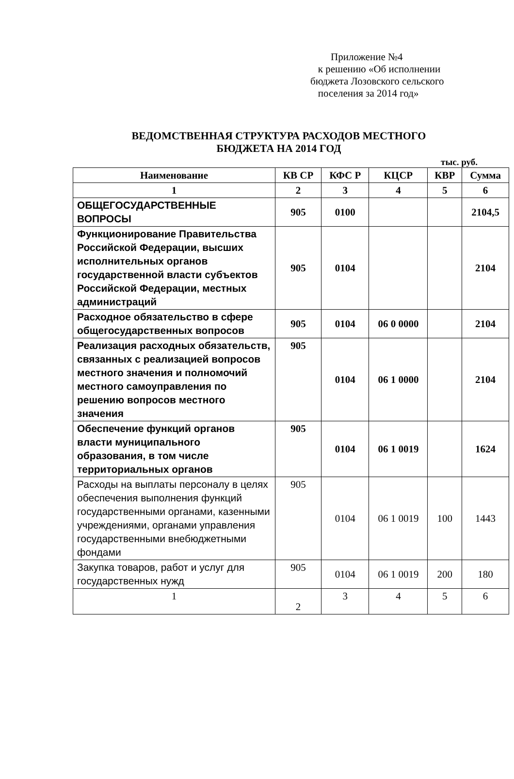Приложение №4
к решению «Об исполнении
бюджета Лозовского сельского
поселения за 2014 год»
ВЕДОМСТВЕННАЯ СТРУКТУРА РАСХОДОВ МЕСТНОГО
БЮДЖЕТА НА 2014 ГОД
тыс. руб.
| Наименование | КВ СР | КФС Р | КЦСР | КВР | Сумма |
| --- | --- | --- | --- | --- | --- |
| 1 | 2 | 3 | 4 | 5 | 6 |
| ОБЩЕГОСУДАРСТВЕННЫЕ ВОПРОСЫ | 905 | 0100 | | | 2104,5 |
| Функционирование Правительства Российской Федерации, высших исполнительных органов государственной власти субъектов Российской Федерации, местных администраций | 905 | 0104 | | | 2104 |
| Расходное обязательство в сфере общегосударственных вопросов | 905 | 0104 | 06 0 0000 | | 2104 |
| Реализация расходных обязательств, связанных с реализацией вопросов местного значения и полномочий местного самоуправления по решению вопросов местного значения | 905 | 0104 | 06 1 0000 | | 2104 |
| Обеспечение функций органов власти муниципального образования, в том числе территориальных органов | 905 | 0104 | 06 1 0019 | | 1624 |
| Расходы на выплаты персоналу в целях обеспечения выполнения функций государственными органами, казенными учреждениями, органами управления государственными внебюджетными фондами | 905 | 0104 | 06 1 0019 | 100 | 1443 |
| Закупка товаров, работ и услуг для государственных нужд | 905 | 0104 | 06 1 0019 | 200 | 180 |
| 1 | 2 | 3 | 4 | 5 | 6 |